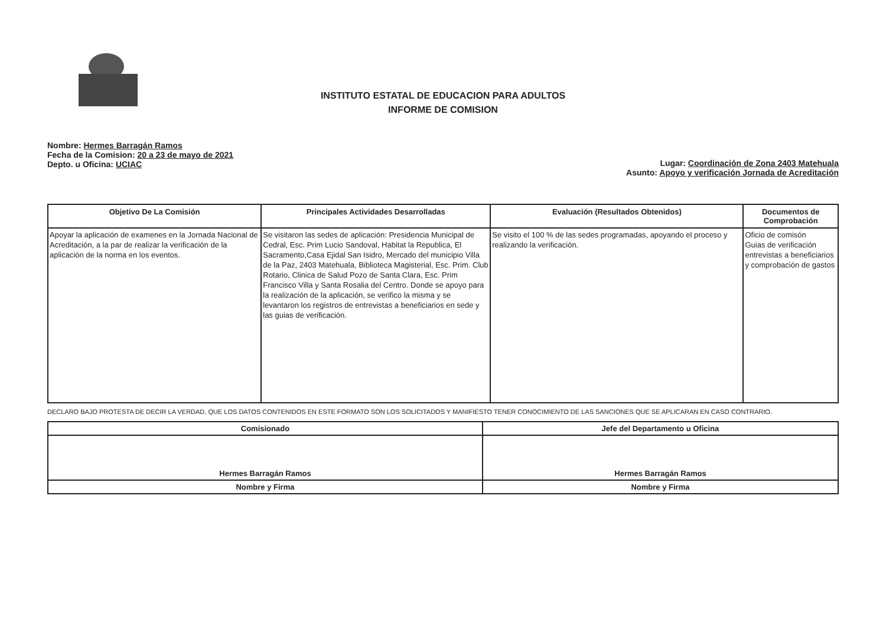INSTITUTO ESTATAL DE EDUCACION PARA ADULTOS
INFORME DE COMISION
Nombre: Hermes Barragán Ramos
Fecha de la Comision: 20 a 23 de mayo de 2021
Depto. u Oficina: UCIAC
Lugar: Coordinación de Zona 2403 Matehuala
Asunto: Apoyo y verificación Jornada de Acreditación
| Objetivo De La Comisión | Principales Actividades Desarrolladas | Evaluación (Resultados Obtenidos) | Documentos de Comprobación |
| --- | --- | --- | --- |
| Apoyar la aplicación de examenes en la Jornada Nacional de Acreditación, a la par de realizar la verificación de la aplicación de la norma en los eventos. | Se visitaron las sedes de aplicación: Presidencia Municipal de Cedral, Esc. Prim Lucio Sandoval, Habitat la Republica, El Sacramento,Casa Ejidal San Isidro, Mercado del municipio Villa de la Paz, 2403 Matehuala, Biblioteca Magisterial, Esc. Prim. Club Rotario, Clinica de Salud Pozo de Santa Clara, Esc. Prim Francisco Villa y Santa Rosalia del Centro. Donde se apoyo para la realización de la aplicación, se verifico la misma y se levantaron los registros de entrevistas a beneficiarios en sede y las guias de verificación. | Se visito el 100 % de las sedes programadas, apoyando el proceso y realizando la verificación. | Oficio de comisón Guias de verificación entrevistas a beneficiarios y comprobación de gastos |
DECLARO BAJO PROTESTA DE DECIR LA VERDAD, QUE LOS DATOS CONTENIDOS EN ESTE FORMATO SON LOS SOLICITADOS Y MANIFIESTO TENER CONOCIMIENTO DE LAS SANCIONES QUE SE APLICARAN EN CASO CONTRARIO.
| Comisionado | Jefe del Departamento u Oficina |
| Hermes Barragán Ramos | Hermes Barragán Ramos |
| Nombre y Firma | Nombre y Firma |